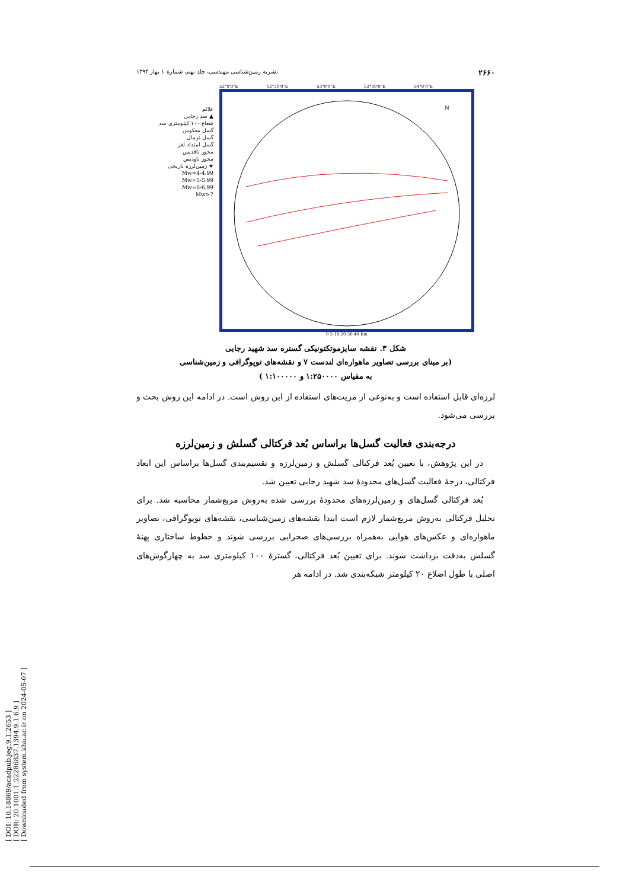[ DOI: 10.18869/acadpub.jeg.9.1.2653 ]
[ DOR: 20.1001.1.22286837.1394.9.1.6.9 ]
[ Downloaded from system.khu.ac.ir on 2024-05-07 ]
۲۶۶۰ نشریه زمین‌شناسی مهندسی، جلد نهم، شمارهٔ ۱ بهار ۱۳۹۴
علائم
▲ سد رجایی
شعاع ۱۰۰ کیلومتری سد
گسل معکوس
گسل نرمال
گسل امتداد لغز
محور تاقدیس
محور ناودیس
★ زمین‌لرزه تاریخی
Mw=4-4.99
Mw=5-5.99
Mw=6-6.99
Mw>7
52°0'0"E 52°30'0"E 53°0'0"E 53°30'0"E 54°0'0"E
N
0 5 10 20 30 40 Km
شکل ۳. نقشه سایزموتکتونیکی گستره سد شهید رجایی
(بر مبنای بررسی تصاویر ماهواره‌ای لندست ۷ و نقشه‌های توپوگرافی و زمین‌شناسی
به مقیاس ۱:۲۵۰۰۰۰ و ۱:۱۰۰۰۰۰ )
لرزه‌ای قابل استفاده است و به‌نوعی از مزیت‌های استفاده از این روش است. در ادامه این روش بحث و بررسی می‌شود.
درجه‌بندی فعالیت گسل‌ها براساس بُعد فرکتالی گسلش و زمین‌لرزه
در این پژوهش، با تعیین بُعد فرکتالی گسلش و زمین‌لرزه و تقسیم‌بندی گسل‌ها براساس این ابعاد فرکتالی، درجهٔ فعالیت گسل‌های محدودهٔ سد شهید رجایی تعیین شد.
بُعد فرکتالی گسل‌های و زمین‌لرزه‌های محدودهٔ بررسی شده به‌روش مربع‌شمار محاسبه شد. برای تحلیل فرکتالی به‌روش مربع‌شمار لازم است ابتدا نقشه‌های زمین‌شناسی، نقشه‌های توپوگرافی، تصاویر ماهواره‌ای و عکس‌های هوایی به‌همراه بررسی‌های صحرایی بررسی شوند و خطوط ساختاری پهنهٔ گسلش به‌دقت برداشت شوند. برای تعیین بُعد فرکتالی، گسترهٔ ۱۰۰ کیلومتری سد به چهارگوش‌های اصلی با طول اضلاع ۲۰ کیلومتر شبکه‌بندی شد. در ادامه هر